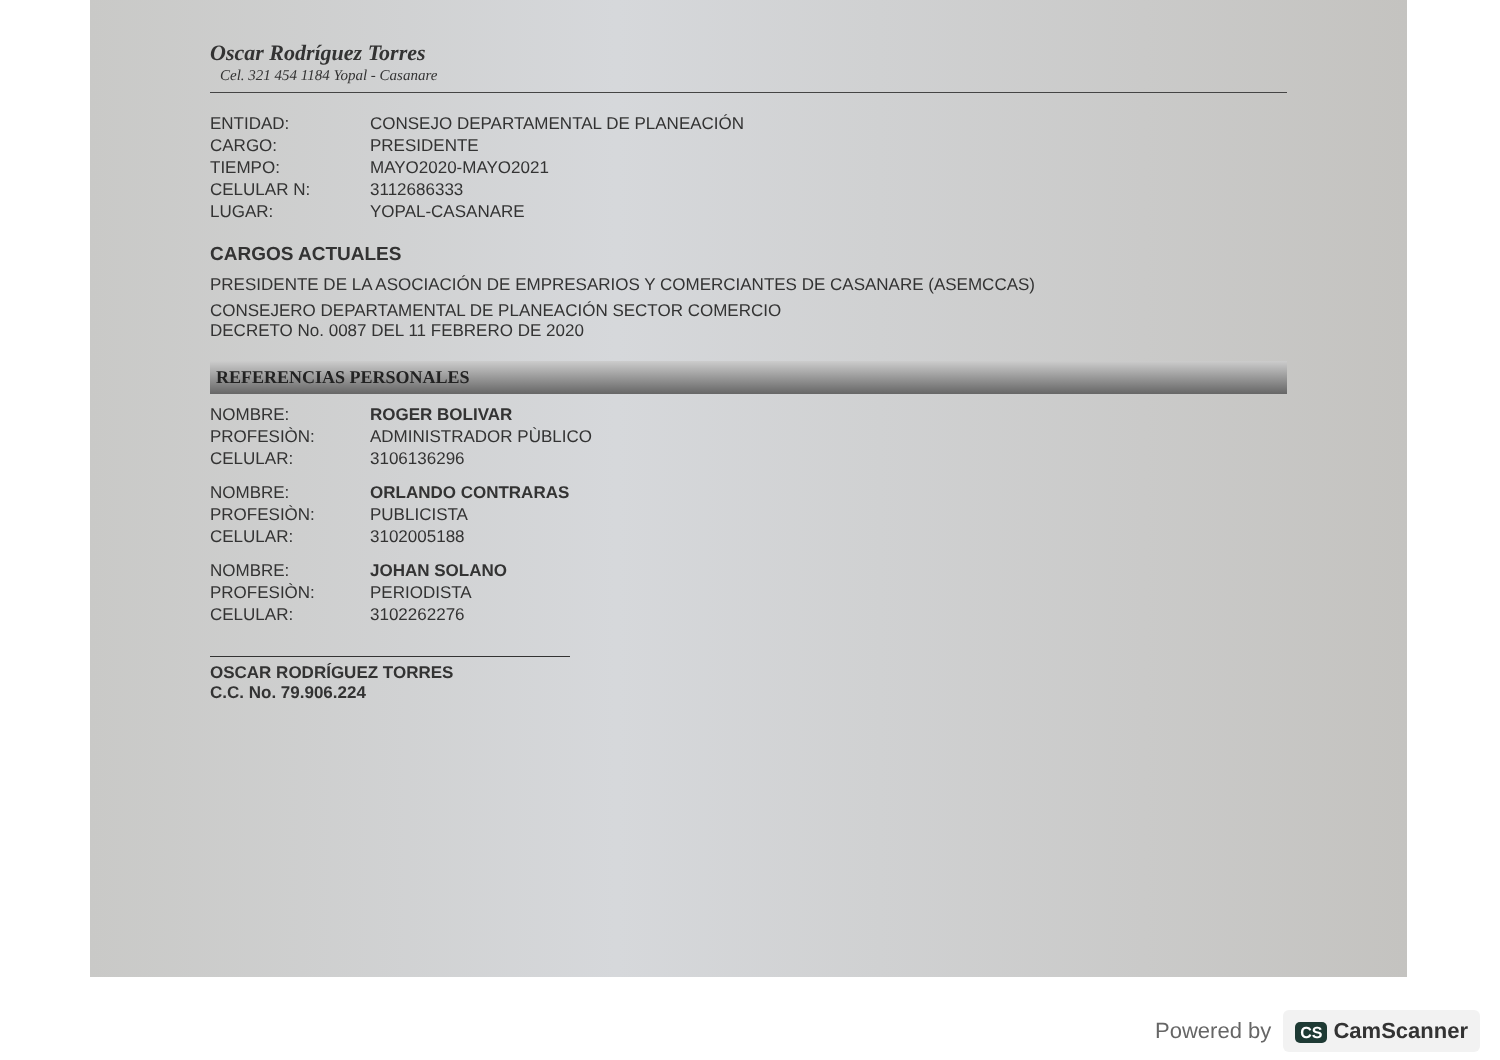Oscar Rodríguez Torres
Cel. 321 454 1184 Yopal - Casanare
ENTIDAD: CONSEJO DEPARTAMENTAL DE PLANEACIÓN
CARGO: PRESIDENTE
TIEMPO: MAYO2020-MAYO2021
CELULAR N: 3112686333
LUGAR: YOPAL-CASANARE
CARGOS ACTUALES
PRESIDENTE DE LA ASOCIACIÓN DE EMPRESARIOS Y COMERCIANTES DE CASANARE (ASEMCCAS)
CONSEJERO DEPARTAMENTAL DE PLANEACIÓN SECTOR COMERCIO
DECRETO No. 0087 DEL 11 FEBRERO DE 2020
REFERENCIAS PERSONALES
NOMBRE: ROGER BOLIVAR
PROFESIÒN: ADMINISTRADOR PÙBLICO
CELULAR: 3106136296
NOMBRE: ORLANDO CONTRARAS
PROFESIÒN: PUBLICISTA
CELULAR: 3102005188
NOMBRE: JOHAN SOLANO
PROFESIÒN: PERIODISTA
CELULAR: 3102262276
OSCAR RODRÍGUEZ TORRES
C.C. No. 79.906.224
Powered by CS CamScanner